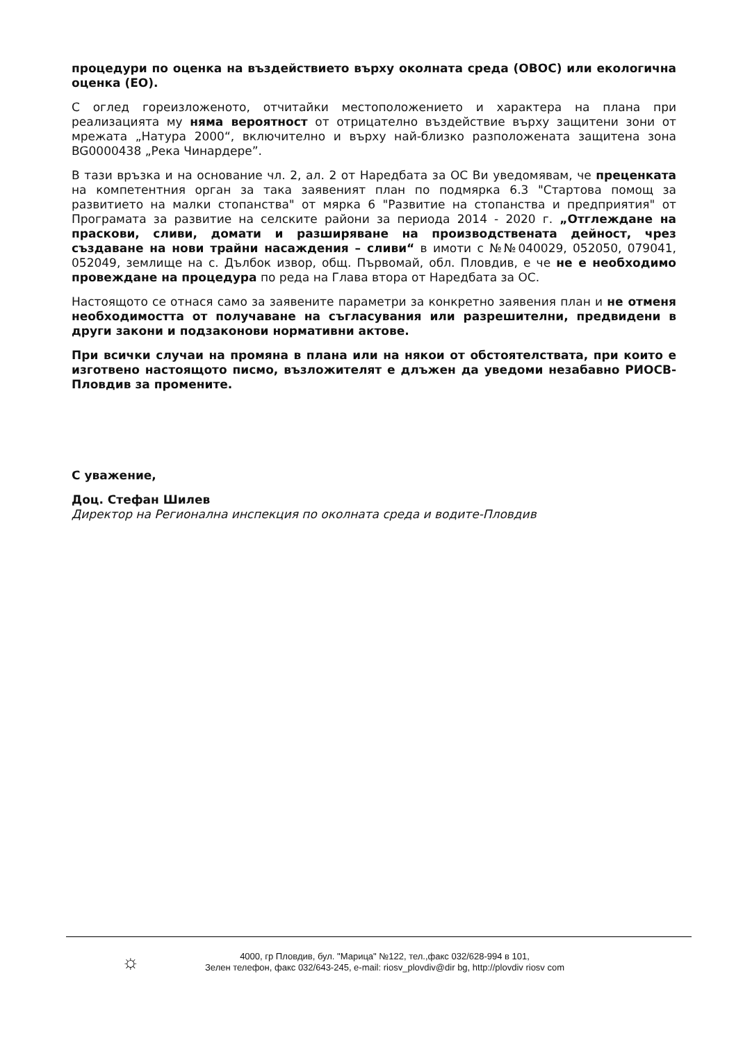процедури по оценка на въздействието върху околната среда (ОВОС) или екологична оценка (ЕО).
С оглед гореизложеното, отчитайки местоположението и характера на плана при реализацията му няма вероятност от отрицателно въздействие върху защитени зони от мрежата „Натура 2000“, включително и върху най-близко разположената защитена зона BG0000438 „Река Чинардере”.
В тази връзка и на основание чл. 2, ал. 2 от Наредбата за ОС Ви уведомявам, че преценката на компетентния орган за така заявеният план по подмярка 6.3 "Стартова помощ за развитието на малки стопанства" от мярка 6 "Развитие на стопанства и предприятия" от Програмата за развитие на селските райони за периода 2014 - 2020 г. „Отглеждане на праскови, сливи, домати и разширяване на производствената дейност, чрез създаване на нови трайни насаждения – сливи“ в имоти с №№040029, 052050, 079041, 052049, землище на с. Дълбок извор, общ. Първомай, обл. Пловдив, е че не е необходимо провеждане на процедура по реда на Глава втора от Наредбата за ОС.
Настоящото се отнася само за заявените параметри за конкретно заявения план и не отменя необходимостта от получаване на съгласувания или разрешителни, предвидени в други закони и подзаконови нормативни актове.
При всички случаи на промяна в плана или на някои от обстоятелствата, при които е изготвено настоящото писмо, възложителят е длъжен да уведоми незабавно РИОСВ-Пловдив за промените.
С уважение,
Доц. Стефан Шилев
Директор на Регионална инспекция по околната среда и водите-Пловдив
☼
4000, гр Пловдив, бул. "Марица" №122, тел.,факс 032/628-994 в 101,
Зелен телефон, факс 032/643-245, e-mail: riosv_plovdiv@dir bg, http://plovdiv riosv com